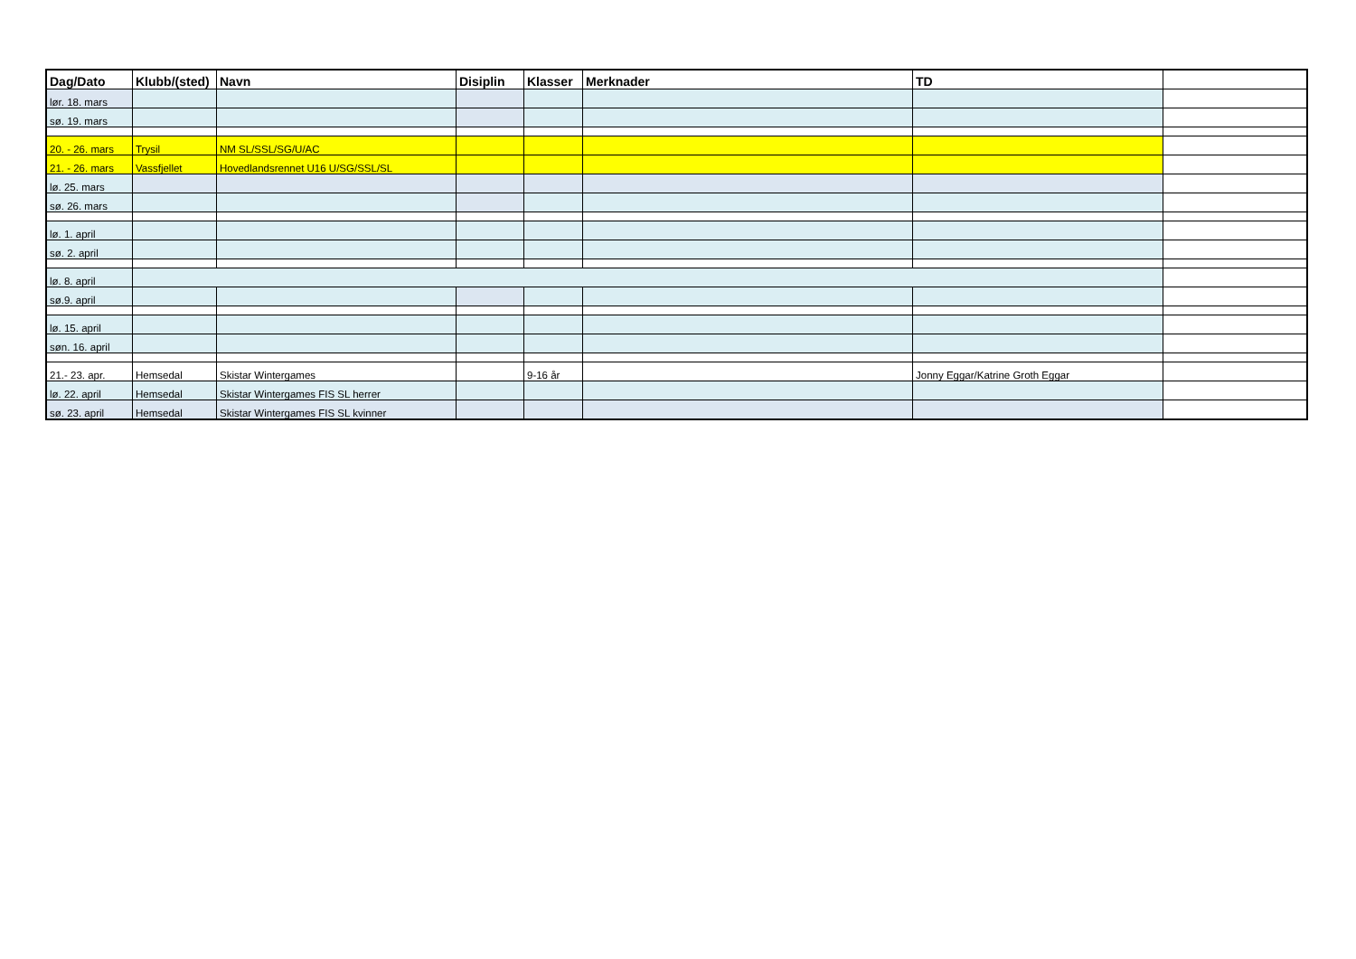| Dag/Dato | Klubb/(sted) | Navn | Disiplin | Klasser | Merknader | TD | |
| --- | --- | --- | --- | --- | --- | --- | --- |
| lør. 18. mars | | | | | | | |
| sø. 19. mars | | | | | | | |
| 20. - 26. mars | Trysil | NM SL/SSL/SG/U/AC | | | | | |
| 21. - 26. mars | Vassfjellet | Hovedlandsrennet U16 U/SG/SSL/SL | | | | | |
| lø. 25. mars | | | | | | | |
| sø. 26. mars | | | | | | | |
| lø. 1. april | | | | | | | |
| sø. 2. april | | | | | | | |
| lø. 8. april | | | | | | | |
| sø.9. april | | | | | | | |
| lø. 15. april | | | | | | | |
| søn. 16. april | | | | | | | |
| 21.- 23. apr. | Hemsedal | Skistar Wintergames | | 9-16 år | | Jonny Eggar/Katrine Groth Eggar | |
| lø. 22. april | Hemsedal | Skistar Wintergames FIS SL herrer | | | | | |
| sø. 23. april | Hemsedal | Skistar Wintergames FIS SL kvinner | | | | | |